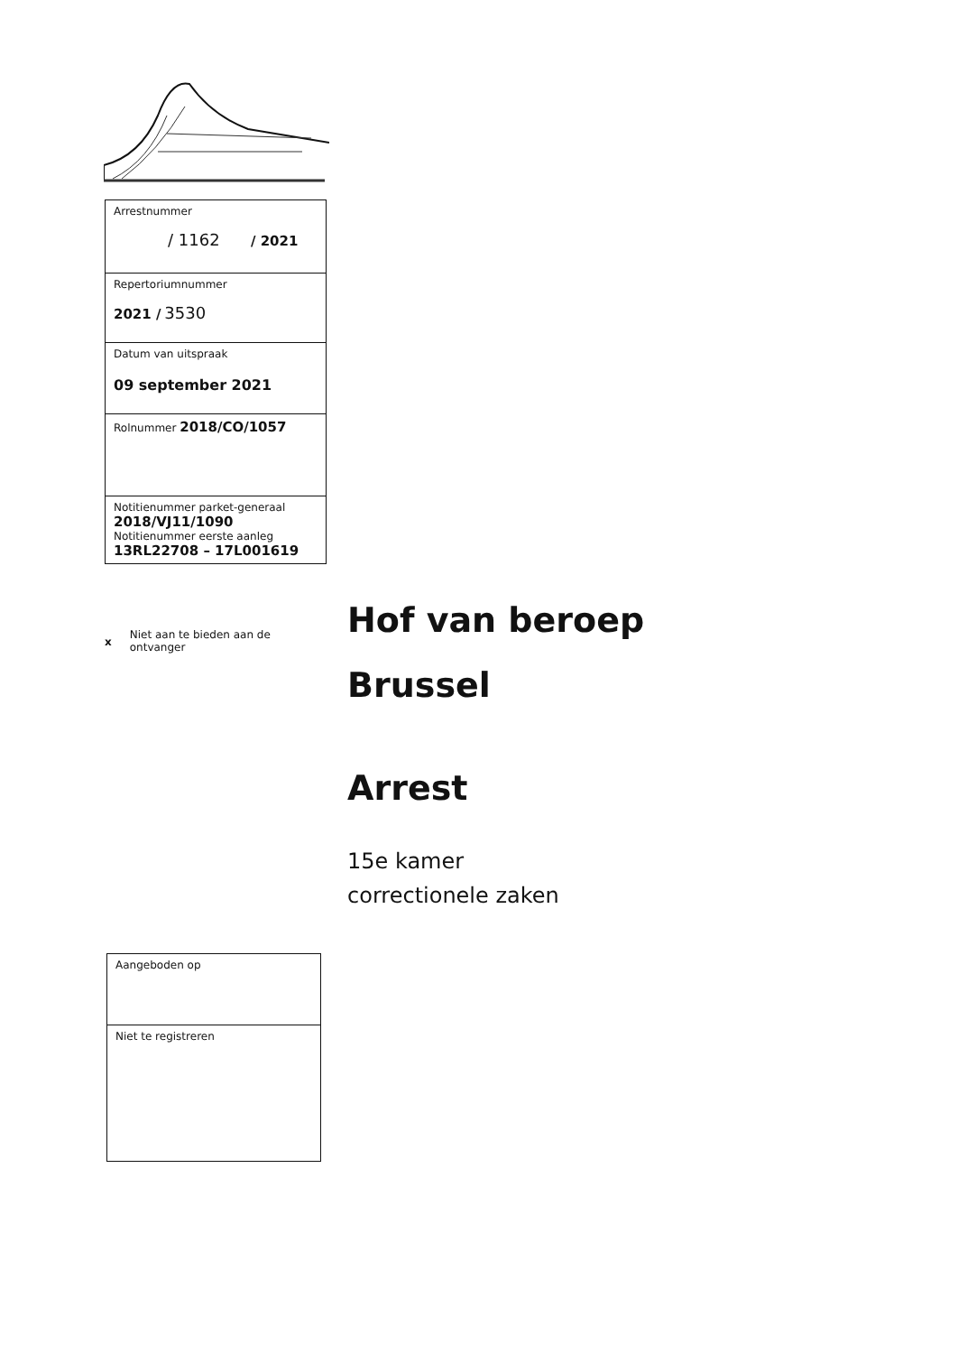| Arrestnummer / 1162 / 2021 |
| Repertoriumnummer 2021 / 3530 |
| Datum van uitspraak 09 september 2021 |
| Rolnummer 2018/CO/1057 |
| Notitienummer parket-generaal 2018/VJ11/1090 Notitienummer eerste aanleg 13RL22708 – 17L001619 |
x Niet aan te bieden aan de
ontvanger
Hof van beroep
Brussel
Arrest
15e kamer
correctionele zaken
| Aangeboden op |
| Niet te registreren |